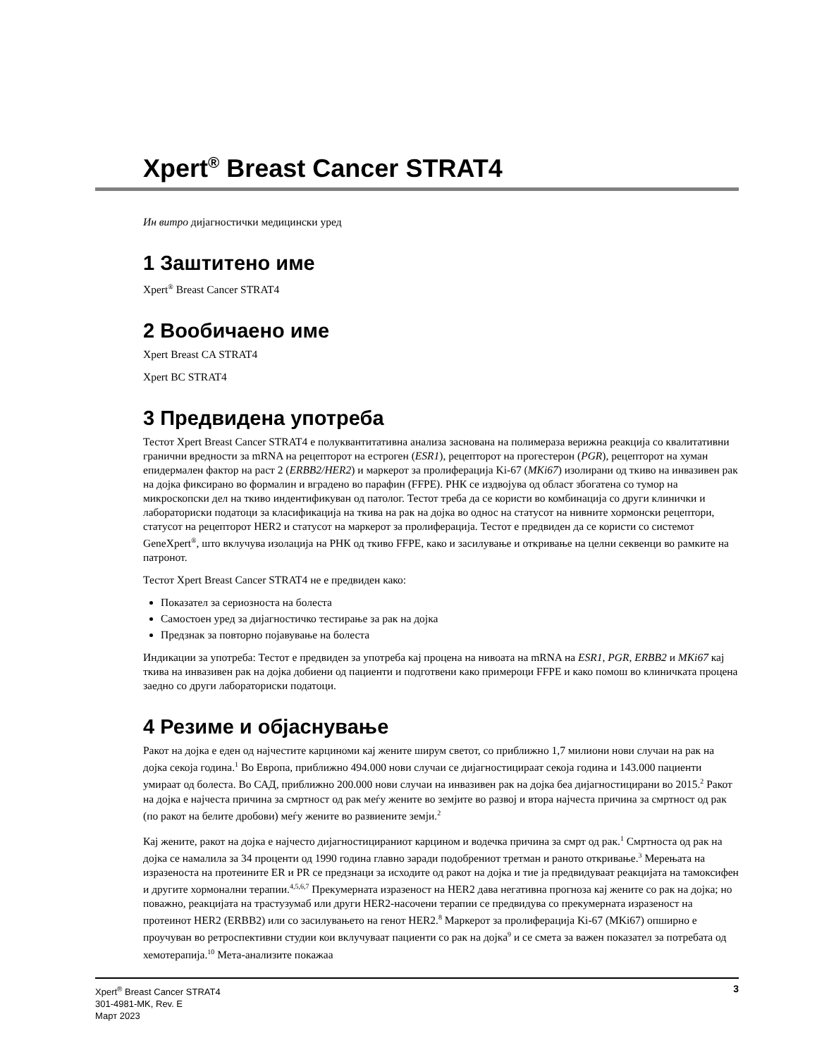Xpert<sup>®</sup> Breast Cancer STRAT4
Ин витро дијагностички медицински уред
1 Заштитено име
Xpert<sup>®</sup> Breast Cancer STRAT4
2 Вообичаено име
Xpert Breast CA STRAT4
Xpert BC STRAT4
3 Предвидена употреба
Тестот Xpert Breast Cancer STRAT4 е полуквантитативна анализа заснована на полимераза верижна реакција со квалитативни гранични вредности за mRNA на рецепторот на естроген (ESR1), рецепторот на прогестерон (PGR), рецепторот на хуман епидермален фактор на раст 2 (ERBB2/HER2) и маркерот за пролиферација Ki-67 (MKi67) изолирани од ткиво на инвазивен рак на дојка фиксирано во формалин и вградено во парафин (FFPE). РНК се издвојува од област збогатена со тумор на микроскопски дел на ткиво индентификуван од патолог. Тестот треба да се користи во комбинација со други клинички и лабораториски податоци за класификација на ткива на рак на дојка во однос на статусот на нивните хормонски рецептори, статусот на рецепторот HER2 и статусот на маркерот за пролиферација. Тестот е предвиден да се користи со системот GeneXpert<sup>®</sup>, што вклучува изолација на РНК од ткиво FFPE, како и засилување и откривање на целни секвенци во рамките на патронот.
Тестот Xpert Breast Cancer STRAT4 не е предвиден како:
Показател за сериозноста на болеста
Самостоен уред за дијагностичко тестирање за рак на дојка
Предзнак за повторно појавување на болеста
Индикации за употреба: Тестот е предвиден за употреба кај процена на нивоата на mRNA на ESR1, PGR, ERBB2 и MKi67 кај ткива на инвазивен рак на дојка добиени од пациенти и подготвени како примероци FFPE и како помош во клиничката процена заедно со други лабораториски податоци.
4 Резиме и објаснување
Ракот на дојка е еден од најчестите карциноми кај жените ширум светот, со приближно 1,7 милиони нови случаи на рак на дојка секоја година.<sup>1</sup> Во Европа, приближно 494.000 нови случаи се дијагностицираат секоја година и 143.000 пациенти умираат од болеста. Во САД, приближно 200.000 нови случаи на инвазивен рак на дојка беа дијагностицирани во 2015.<sup>2</sup> Ракот на дојка е најчеста причина за смртност од рак меѓу жените во земјите во развој и втора најчеста причина за смртност од рак (по ракот на белите дробови) меѓу жените во развиените земји.<sup>2</sup>
Кај жените, ракот на дојка е најчесто дијагностицираниот карцином и водечка причина за смрт од рак.<sup>1</sup> Смртноста од рак на дојка се намалила за 34 проценти од 1990 година главно заради подобрениот третман и раното откривање.<sup>3</sup> Мерењата на изразеноста на протеините ER и PR се предзнаци за исходите од ракот на дојка и тие ја предвидуваат реакцијата на тамоксифен и другите хормонални терапии.<sup>4,5,6,7</sup> Прекумерната изразеност на HER2 дава негативна прогноза кај жените со рак на дојка; но поважно, реакцијата на трастузумаб или други HER2-насочени терапии се предвидува со прекумерната изразеност на протеинот HER2 (ERBB2) или со засилувањето на генот HER2.<sup>8</sup> Маркерот за пролиферација Ki-67 (MKi67) опширно е проучуван во ретроспективни студии кои вклучуваат пациенти со рак на дојка<sup>9</sup> и се смета за важен показател за потребата од хемотерапија.<sup>10</sup> Мета-анализите покажаа
Xpert<sup>®</sup> Breast Cancer STRAT4
301-4981-MK, Rev. E
Март 2023
3